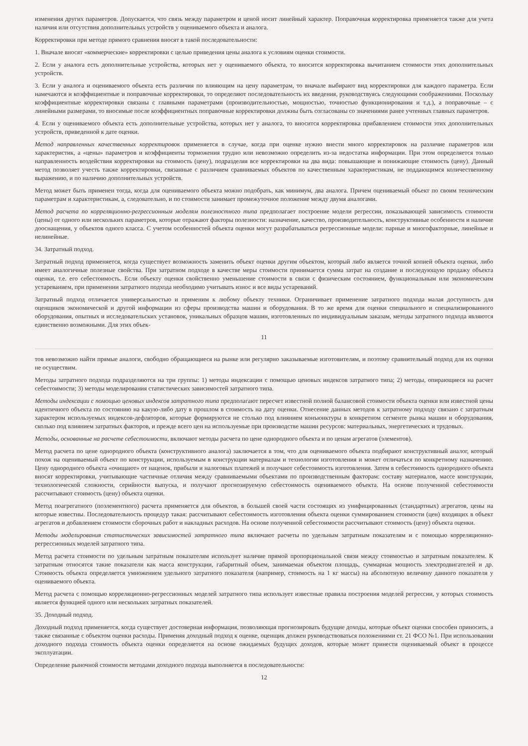изменения других параметров. Допускается, что связь между параметром и ценой носит линейный характер. Поправочная корректировка применяется также для учета наличия или отсутствия дополнительных устройств у оцениваемого объекта и аналога.
Корректировки при методе прямого сравнения вносят в такой последовательности:
1. Вначале вносят «коммерческие» корректировки с целью приведения цены аналога к условиям оценки стоимости.
2. Если у аналога есть дополнительные устройства, которых нет у оцениваемого объекта, то вносится корректировка вычитанием стоимости этих дополнительных устройств.
3. Если у аналога и оцениваемого объекта есть различия по влияющим на цену параметрам, то вначале выбирают вид корректировки для каждого параметра. Если намечаются и коэффициентные и поправочные корректировки, то определяют последовательность их введения, руководствуясь следующими соображениями. Поскольку коэффициентные корректировки связаны с главными параметрами (производительностью, мощностью, точностью функционирования и т.д.), а поправочные – с линейными размерами, то вносимые после коэффициентных поправочные корректировки должны быть согласованы со значениями ранее учтенных главных параметров.
4. Если у оцениваемого объекта есть дополнительные устройства, которых нет у аналога, то вносится корректировка прибавлением стоимости этих дополнительных устройств, приведенной к дате оценки.
Метод направленных качественных корректировок применяется в случае, когда при оценке нужно внести много корректировок на различие параметров или характеристик, а «цены» параметров и коэффициенты торможения трудно или невозможно определить из-за недостатка информации. При этом определяется только направленность воздействия корректировки на стоимость (цену), подразделяя все корректировки на два вида: повышающие и понижающие стоимость (цену). Данный метод позволяет учесть также корректировки, связанные с различием сравниваемых объектов по качественным характеристикам, не поддающимся количественному выражению, и по наличию дополнительных устройств.
Метод может быть применен тогда, когда для оцениваемого объекта можно подобрать, как минимум, два аналога. Причем оцениваемый объект по своим техническим параметрам и характеристикам, а, следовательно, и по стоимости занимает промежуточное положение между двумя аналогами.
Метод расчета по корреляционно-регрессионным моделям полезностного типа предполагает построение модели регрессии, показывающей зависимость стоимости (цены) от одного или нескольких параметров, которые отражают факторы полезности: назначение, качество, производительность, конструктивные особенности и наличие дооснащения, у объектов одного класса. С учетом особенностей объекта оценки могут разрабатываться регрессионные модели: парные и многофакторные, линейные и нелинейные.
34. Затратный подход.
Затратный подход применяется, когда существует возможность заменить объект оценки другим объектом, который либо является точной копией объекта оценки, либо имеет аналогичные полезные свойства. При затратном подходе в качестве меры стоимости принимается сумма затрат на создание и последующую продажу объекта оценки, т.е. его себестоимость. Если объекту оценки свойственно уменьшение стоимости в связи с физическим состоянием, функциональным или экономическим устареванием, при применении затратного подхода необходимо учитывать износ и все виды устареваний.
Затратный подход отличается универсальностью и применим к любому объекту техники. Ограничивает применение затратного подхода малая доступность для оценщиков экономической и другой информации из сферы производства машин и оборудования. В то же время для оценки специального и специализированного оборудования, опытных и исследовательских установок, уникальных образцов машин, изготовленных по индивидуальным заказам, методы затратного подхода являются единственно возможными. Для этих объек-
11
тов невозможно найти прямые аналоги, свободно обращающиеся на рынке или регулярно заказываемые изготовителям, и поэтому сравнительный подход для их оценки не осуществим.
Методы затратного подхода подразделяются на три группы: 1) методы индексации с помощью ценовых индексов затратного типа; 2) методы, опирающиеся на расчет себестоимости; 3) методы моделирования статистических зависимостей затратного типа.
Методы индексации с помощью ценовых индексов затратного типа предполагают пересчет известной полной балансовой стоимости объекта оценки или известной цены идентичного объекта по состоянию на какую-либо дату в прошлом в стоимость на дату оценки. Отнесение данных методов к затратному подходу связано с затратным характером используемых индексов-дефляторов, которые формируются не столько под влиянием конъюнктуры в конкретном сегменте рынка машин и оборудования, сколько под влиянием затратных факторов, и прежде всего цен на используемые при производстве машин ресурсов: материальных, энергетических и трудовых.
Методы, основанные на расчете себестоимости, включают методы расчета по цене однородного объекта и по ценам агрегатов (элементов).
Метод расчета по цене однородного объекта (конструктивного аналога) заключается в том, что для оцениваемого объекта подбирают конструктивный аналог, который похож на оцениваемый объект по конструкции, используемым в конструкции материалам и технологии изготовления и может отличаться по конкретному назначению. Цену однородного объекта «очищают» от наценок, прибыли и налоговых платежей и получают себестоимость изготовления. Затем в себестоимость однородного объекта вносят корректировки, учитывающие частичные отличия между сравниваемыми объектами по производственным факторам: составу материалов, массе конструкции, технологической сложности, серийности выпуска, и получают прогнозируемую себестоимость оцениваемого объекта. На основе полученной себестоимости рассчитывают стоимость (цену) объекта оценки.
Метод поагрегатного (поэлементного) расчета применяется для объектов, в большей своей части состоящих из унифицированных (стандартных) агрегатов, цены на которые известны. Последовательность процедур такая: рассчитывают себестоимость изготовления объекта оценки суммированием стоимости (цен) входящих в объект агрегатов и добавлением стоимости сборочных работ и накладных расходов. На основе полученной себестоимости рассчитывают стоимость (цену) объекта оценки.
Методы моделирования статистических зависимостей затратного типа включают расчеты по удельным затратным показателям и с помощью корреляционно-регрессионных моделей затратного типа.
Метод расчета стоимости по удельным затратным показателям использует наличие прямой пропорциональной связи между стоимостью и затратным показателем. К затратным относятся такие показатели как масса конструкции, габаритный объем, занимаемая объектом площадь, суммарная мощность электродвигателей и др. Стоимость объекта определяется умножением удельного затратного показателя (например, стоимость на 1 кг массы) на абсолютную величину данного показателя у оцениваемого объекта.
Метод расчета с помощью корреляционно-регрессионных моделей затратного типа использует известные правила построения моделей регрессии, у которых стоимость является функцией одного или нескольких затратных показателей.
35. Доходный подход.
Доходный подход применяется, когда существует достоверная информация, позволяющая прогнозировать будущие доходы, которые объект оценки способен приносить, а также связанные с объектом оценки расходы. Применяя доходный подход к оценке, оценщик должен руководствоваться положениями ст. 21 ФСО №1. При использовании доходного подхода стоимость объекта оценки определяется на основе ожидаемых будущих доходов, которые может принести оцениваемый объект в процессе эксплуатации.
Определение рыночной стоимости методами доходного подхода выполняется в последовательности:
12